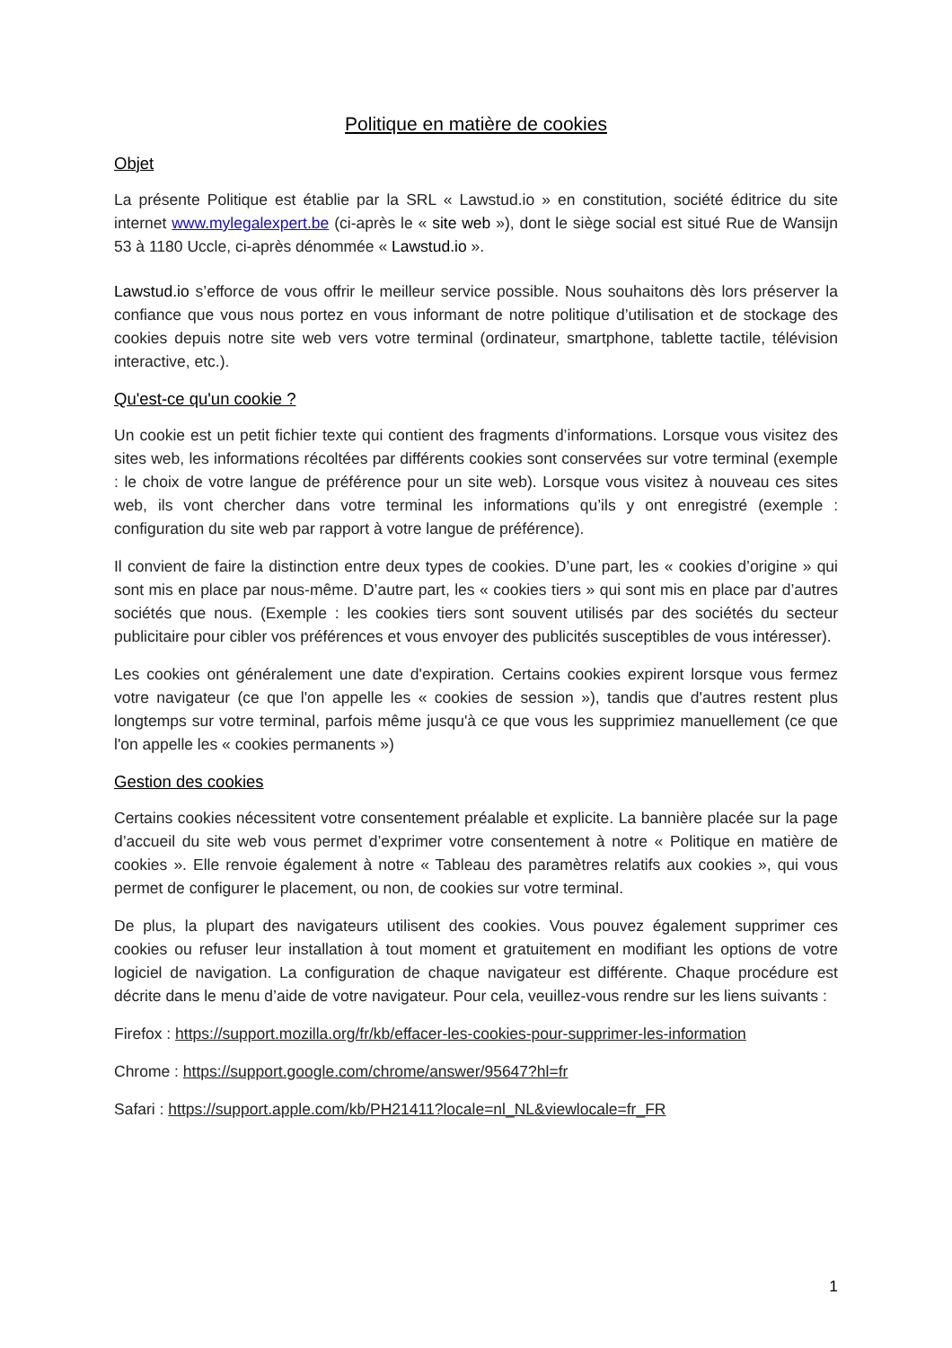Politique en matière de cookies
Objet
La présente Politique est établie par la SRL « Lawstud.io » en constitution, société éditrice du site internet www.mylegalexpert.be (ci-après le « site web »), dont le siège social est situé Rue de Wansijn 53 à 1180 Uccle, ci-après dénommée « Lawstud.io ».
Lawstud.io s’efforce de vous offrir le meilleur service possible. Nous souhaitons dès lors préserver la confiance que vous nous portez en vous informant de notre politique d’utilisation et de stockage des cookies depuis notre site web vers votre terminal (ordinateur, smartphone, tablette tactile, télévision interactive, etc.).
Qu'est-ce qu'un cookie ?
Un cookie est un petit fichier texte qui contient des fragments d’informations. Lorsque vous visitez des sites web, les informations récoltées par différents cookies sont conservées sur votre terminal (exemple : le choix de votre langue de préférence pour un site web). Lorsque vous visitez à nouveau ces sites web, ils vont chercher dans votre terminal les informations qu’ils y ont enregistré (exemple : configuration du site web par rapport à votre langue de préférence).
Il convient de faire la distinction entre deux types de cookies. D’une part, les « cookies d’origine » qui sont mis en place par nous-même. D’autre part, les « cookies tiers » qui sont mis en place par d’autres sociétés que nous. (Exemple : les cookies tiers sont souvent utilisés par des sociétés du secteur publicitaire pour cibler vos préférences et vous envoyer des publicités susceptibles de vous intéresser).
Les cookies ont généralement une date d'expiration. Certains cookies expirent lorsque vous fermez votre navigateur (ce que l'on appelle les « cookies de session »), tandis que d'autres restent plus longtemps sur votre terminal, parfois même jusqu'à ce que vous les supprimiez manuellement (ce que l'on appelle les « cookies permanents »)
Gestion des cookies
Certains cookies nécessitent votre consentement préalable et explicite. La bannière placée sur la page d’accueil du site web vous permet d’exprimer votre consentement à notre « Politique en matière de cookies ». Elle renvoie également à notre « Tableau des paramètres relatifs aux cookies », qui vous permet de configurer le placement, ou non, de cookies sur votre terminal.
De plus, la plupart des navigateurs utilisent des cookies. Vous pouvez également supprimer ces cookies ou refuser leur installation à tout moment et gratuitement en modifiant les options de votre logiciel de navigation. La configuration de chaque navigateur est différente. Chaque procédure est décrite dans le menu d’aide de votre navigateur. Pour cela, veuillez-vous rendre sur les liens suivants :
Firefox : https://support.mozilla.org/fr/kb/effacer-les-cookies-pour-supprimer-les-information
Chrome : https://support.google.com/chrome/answer/95647?hl=fr
Safari : https://support.apple.com/kb/PH21411?locale=nl_NL&viewlocale=fr_FR
1